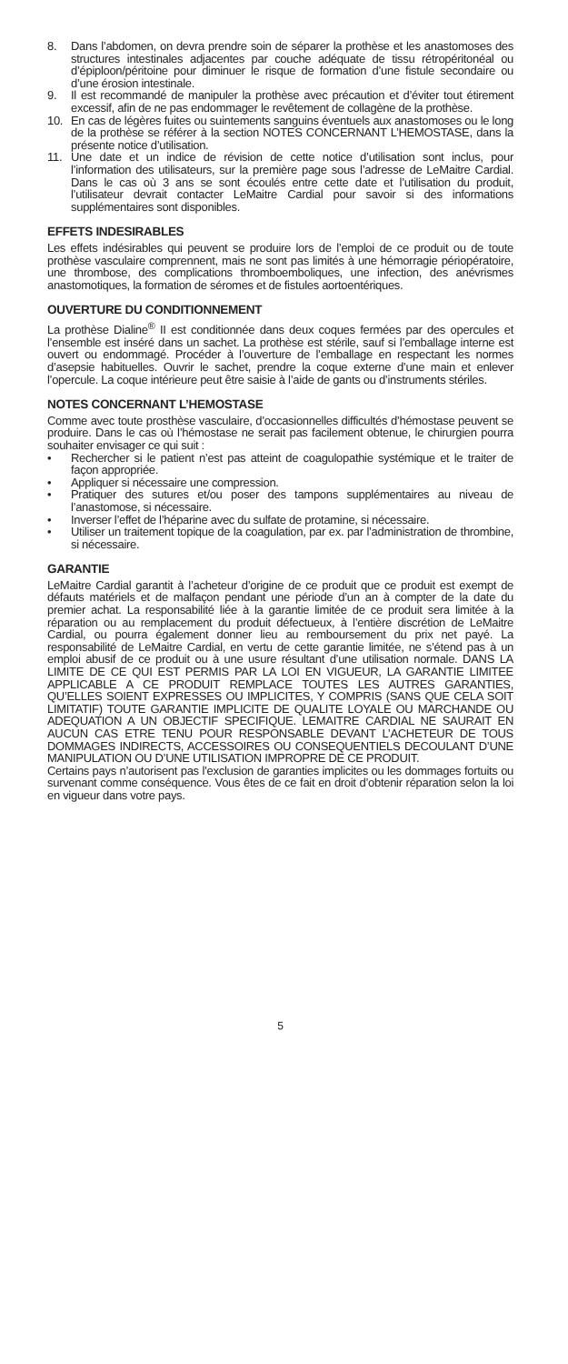8. Dans l’abdomen, on devra prendre soin de séparer la prothèse et les anastomoses des structures intestinales adjacentes par couche adéquate de tissu rétropéritonéal ou d’épiploon/péritoine pour diminuer le risque de formation d’une fistule secondaire ou d’une érosion intestinale.
9. Il est recommandé de manipuler la prothèse avec précaution et d’éviter tout étirement excessif, afin de ne pas endommager le revêtement de collagène de la prothèse.
10. En cas de légères fuites ou suintements sanguins éventuels aux anastomoses ou le long de la prothèse se référer à la section NOTES CONCERNANT L’HEMOSTASE, dans la présente notice d’utilisation.
11. Une date et un indice de révision de cette notice d’utilisation sont inclus, pour l’information des utilisateurs, sur la première page sous l’adresse de LeMaitre Cardial. Dans le cas où 3 ans se sont écoulés entre cette date et l’utilisation du produit, l’utilisateur devrait contacter LeMaitre Cardial pour savoir si des informations supplémentaires sont disponibles.
EFFETS INDESIRABLES
Les effets indésirables qui peuvent se produire lors de l’emploi de ce produit ou de toute prothèse vasculaire comprennent, mais ne sont pas limités à une hémorragie périopératoire, une thrombose, des complications thromboemboliques, une infection, des anévrismes anastomotiques, la formation de séromes et de fistules aortoentériques.
OUVERTURE DU CONDITIONNEMENT
La prothèse Dialine<sup>®</sup> II est conditionnée dans deux coques fermées par des opercules et l’ensemble est inséré dans un sachet. La prothèse est stérile, sauf si l’emballage interne est ouvert ou endommagé. Procéder à l’ouverture de l’emballage en respectant les normes d’asepsie habituelles. Ouvrir le sachet, prendre la coque externe d’une main et enlever l’opercule. La coque intérieure peut être saisie à l’aide de gants ou d’instruments stériles.
NOTES CONCERNANT L’HEMOSTASE
Comme avec toute prosthèse vasculaire, d’occasionnelles difficultés d’hémostase peuvent se produire. Dans le cas où l’hémostase ne serait pas facilement obtenue, le chirurgien pourra souhaiter envisager ce qui suit :
• Rechercher si le patient n’est pas atteint de coagulopathie systémique et le traiter de façon appropriée.
• Appliquer si nécessaire une compression.
• Pratiquer des sutures et/ou poser des tampons supplémentaires au niveau de l’anastomose, si nécessaire.
• Inverser l’effet de l’héparine avec du sulfate de protamine, si nécessaire.
• Utiliser un traitement topique de la coagulation, par ex. par l’administration de thrombine, si nécessaire.
GARANTIE
LeMaitre Cardial garantit à l’acheteur d’origine de ce produit que ce produit est exempt de défauts matériels et de malfaçon pendant une période d’un an à compter de la date du premier achat. La responsabilité liée à la garantie limitée de ce produit sera limitée à la réparation ou au remplacement du produit défectueux, à l’entière discrétion de LeMaitre Cardial, ou pourra également donner lieu au remboursement du prix net payé. La responsabilité de LeMaitre Cardial, en vertu de cette garantie limitée, ne s’étend pas à un emploi abusif de ce produit ou à une usure résultant d’une utilisation normale. DANS LA LIMITE DE CE QUI EST PERMIS PAR LA LOI EN VIGUEUR, LA GARANTIE LIMITEE APPLICABLE A CE PRODUIT REMPLACE TOUTES LES AUTRES GARANTIES, QU’ELLES SOIENT EXPRESSES OU IMPLICITES, Y COMPRIS (SANS QUE CELA SOIT LIMITATIF) TOUTE GARANTIE IMPLICITE DE QUALITE LOYALE OU MARCHANDE OU ADEQUATION A UN OBJECTIF SPECIFIQUE. LEMAITRE CARDIAL NE SAURAIT EN AUCUN CAS ETRE TENU POUR RESPONSABLE DEVANT L’ACHETEUR DE TOUS DOMMAGES INDIRECTS, ACCESSOIRES OU CONSEQUENTIELS DECOULANT D’UNE MANIPULATION OU D’UNE UTILISATION IMPROPRE DE CE PRODUIT.
Certains pays n’autorisent pas l’exclusion de garanties implicites ou les dommages fortuits ou survenant comme conséquence. Vous êtes de ce fait en droit d’obtenir réparation selon la loi en vigueur dans votre pays.
5